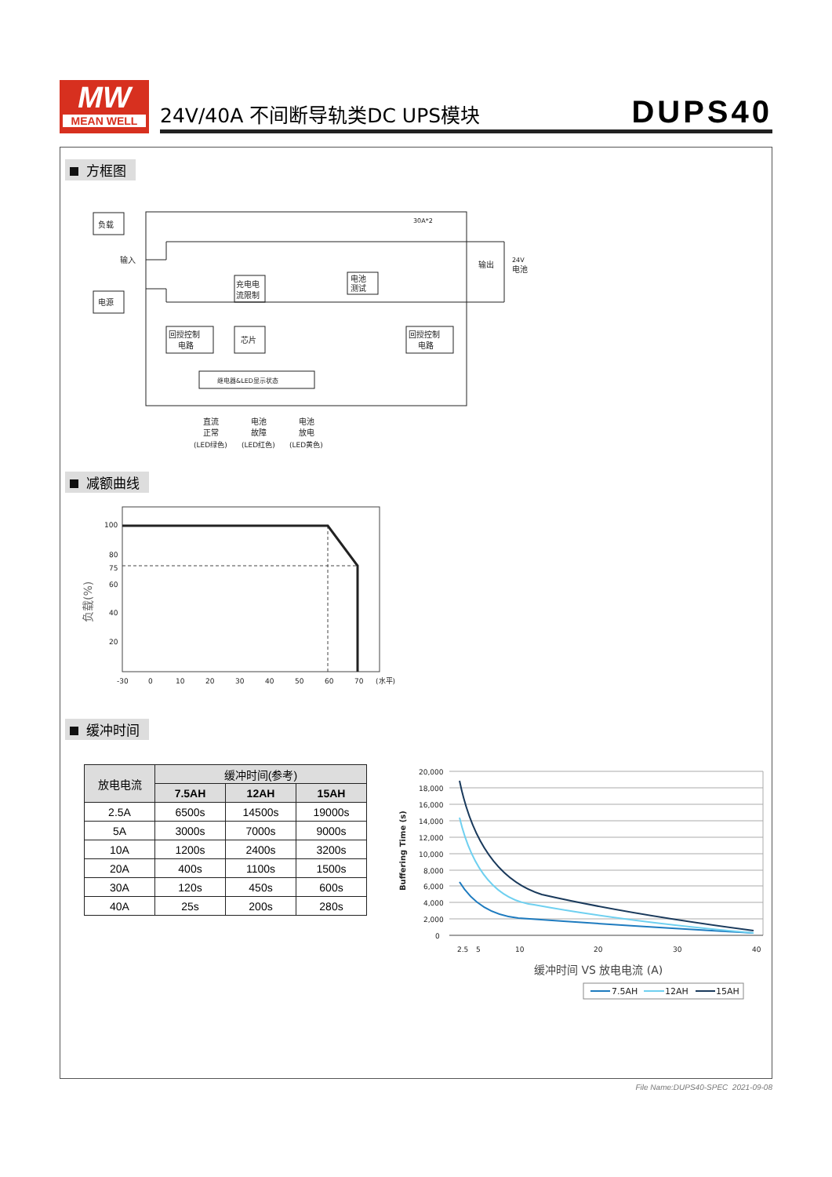MW
MEAN WELL
24V/40A 不间断导轨类DC UPS模块 DUPS40
方框图
负载
电源
输入
电池
测试
30A*2
充电电
流限制
回授控制
电路
芯片
回授控制
电路
继电器&LED显示状态
输出
24V
电池
直流
正常
(LED绿色)
电池
故障
(LED红色)
电池
放电
(LED黄色)
减额曲线
负载(%)
100
80
75
60
40
20
-30
0
10
20
30
40
50
60
70
(水平)
缓冲时间
| 放电电流 | 缓冲时间(参考) | | |
| --- | --- | --- | --- |
| | 7.5AH | 12AH | 15AH |
| 2.5A | 6500s | 14500s | 19000s |
| 5A | 3000s | 7000s | 9000s |
| 10A | 1200s | 2400s | 3200s |
| 20A | 400s | 1100s | 1500s |
| 30A | 120s | 450s | 600s |
| 40A | 25s | 200s | 280s |
Buffering Time (s)
20,000
18,000
16,000
14,000
12,000
10,000
8,000
6,000
4,000
2,000
0
2.5
5
10
20
30
40
缓冲时间 VS 放电电流 (A)
7.5AH
12AH
15AH
File Name:DUPS40-SPEC 2021-09-08